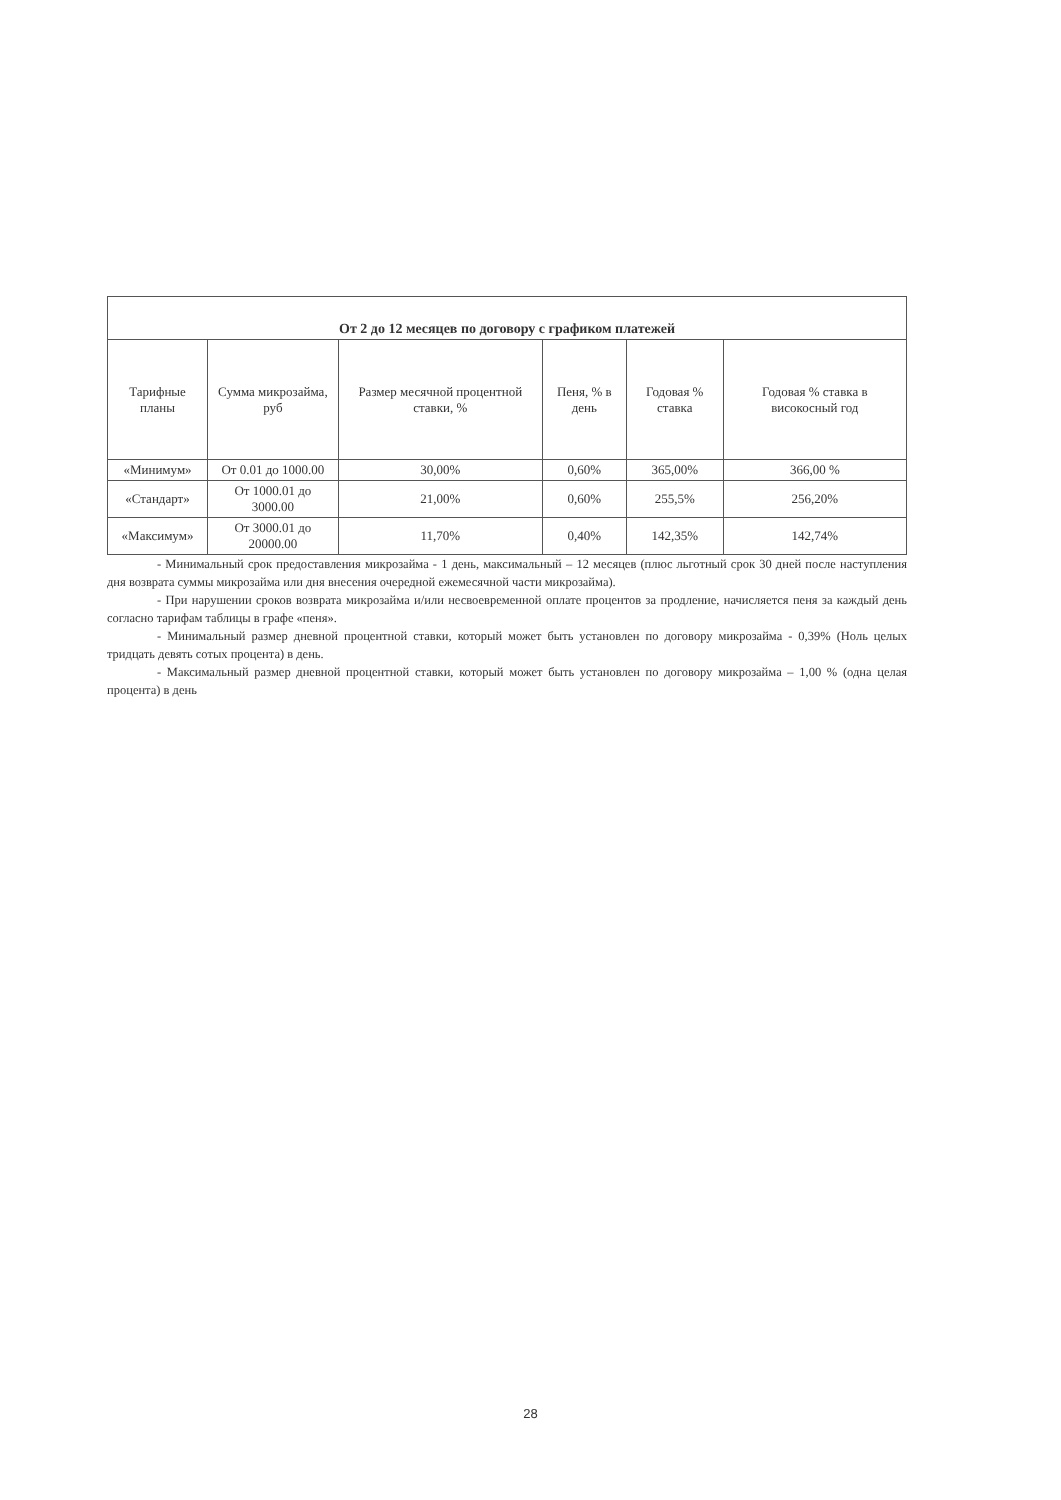| От 2 до 12 месяцев по договору с графиком платежей | | | | | |
| --- | --- | --- | --- | --- | --- |
| Тарифные планы | Сумма микрозайма, руб | Размер месячной процентной ставки, % | Пеня, % в день | Годовая % ставка | Годовая % ставка в високосный год |
| «Минимум» | От 0.01 до 1000.00 | 30,00% | 0,60% | 365,00% | 366,00 % |
| «Стандарт» | От 1000.01 до 3000.00 | 21,00% | 0,60% | 255,5% | 256,20% |
| «Максимум» | От 3000.01 до 20000.00 | 11,70% | 0,40% | 142,35% | 142,74% |
- Минимальный срок предоставления микрозайма - 1 день, максимальный – 12 месяцев (плюс льготный срок 30 дней после наступления дня возврата суммы микрозайма или дня внесения очередной ежемесячной части микрозайма).
- При нарушении сроков возврата микрозайма и/или несвоевременной оплате процентов за продление, начисляется пеня за каждый день согласно тарифам таблицы в графе «пеня».
- Минимальный размер дневной процентной ставки, который может быть установлен по договору микрозайма - 0,39% (Ноль целых тридцать девять сотых процента) в день.
- Максимальный размер дневной процентной ставки, который может быть установлен по договору микрозайма – 1,00 % (одна целая процента) в день
28